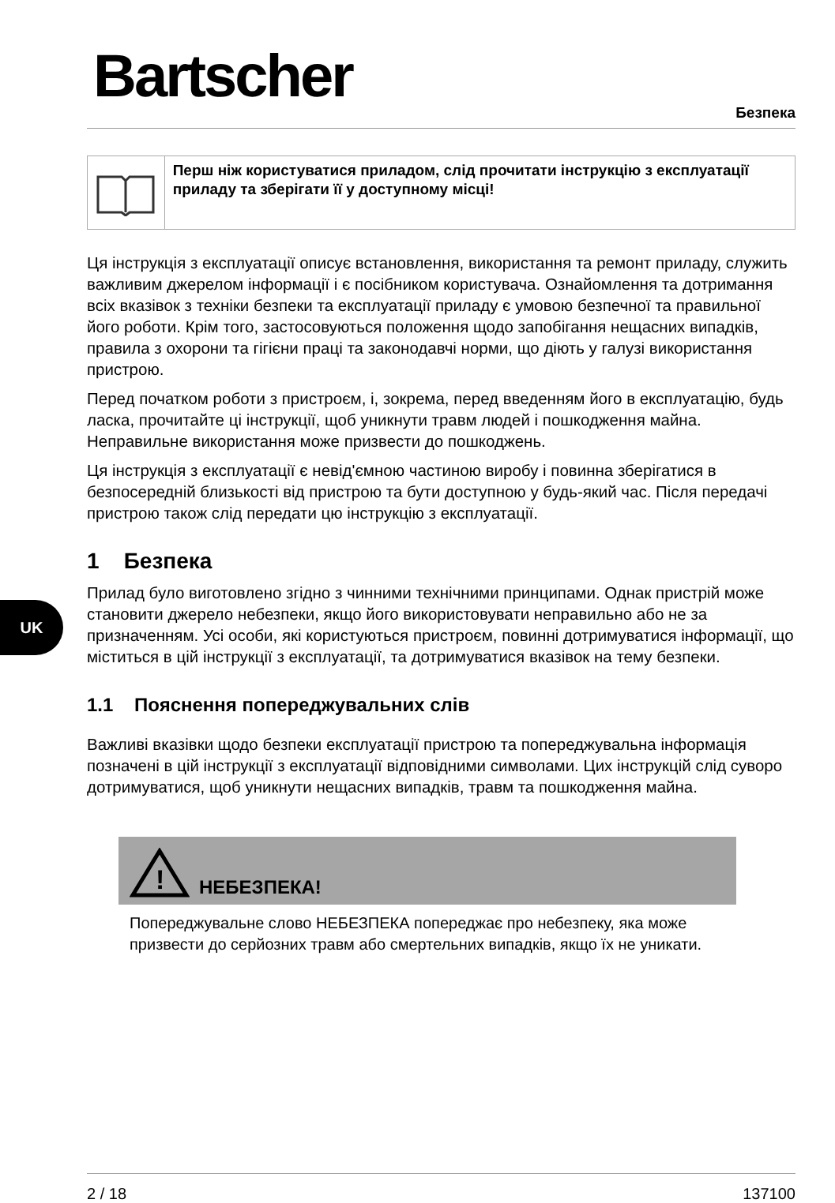UK
Bartscher Безпека
Перш ніж користуватися приладом, слід прочитати інструкцію з експлуатації приладу та зберігати її у доступному місці!
Ця інструкція з експлуатації описує встановлення, використання та ремонт приладу, служить важливим джерелом інформації і є посібником користувача. Ознайомлення та дотримання всіх вказівок з техніки безпеки та експлуатації приладу є умовою безпечної та правильної його роботи. Крім того, застосовуються положення щодо запобігання нещасних випадків, правила з охорони та гігієни праці та законодавчі норми, що діють у галузі використання пристрою.
Перед початком роботи з пристроєм, і, зокрема, перед введенням його в експлуатацію, будь ласка, прочитайте ці інструкції, щоб уникнути травм людей і пошкодження майна. Неправильне використання може призвести до пошкоджень.
Ця інструкція з експлуатації є невід'ємною частиною виробу і повинна зберігатися в безпосередній близькості від пристрою та бути доступною у будь-який час. Після передачі пристрою також слід передати цю інструкцію з експлуатації.
1 Безпека
Прилад було виготовлено згідно з чинними технічними принципами. Однак пристрій може становити джерело небезпеки, якщо його використовувати неправильно або не за призначенням. Усі особи, які користуються пристроєм, повинні дотримуватися інформації, що міститься в цій інструкції з експлуатації, та дотримуватися вказівок на тему безпеки.
1.1 Пояснення попереджувальних слів
Важливі вказівки щодо безпеки експлуатації пристрою та попереджувальна інформація позначені в цій інструкції з експлуатації відповідними символами. Цих інструкцій слід суворо дотримуватися, щоб уникнути нещасних випадків, травм та пошкодження майна.
!
НЕБЕЗПЕКА!
Попереджувальне слово НЕБЕЗПЕКА попереджає про небезпеку, яка може призвести до серйозних травм або смертельних випадків, якщо їх не уникати.
2 / 18 137100